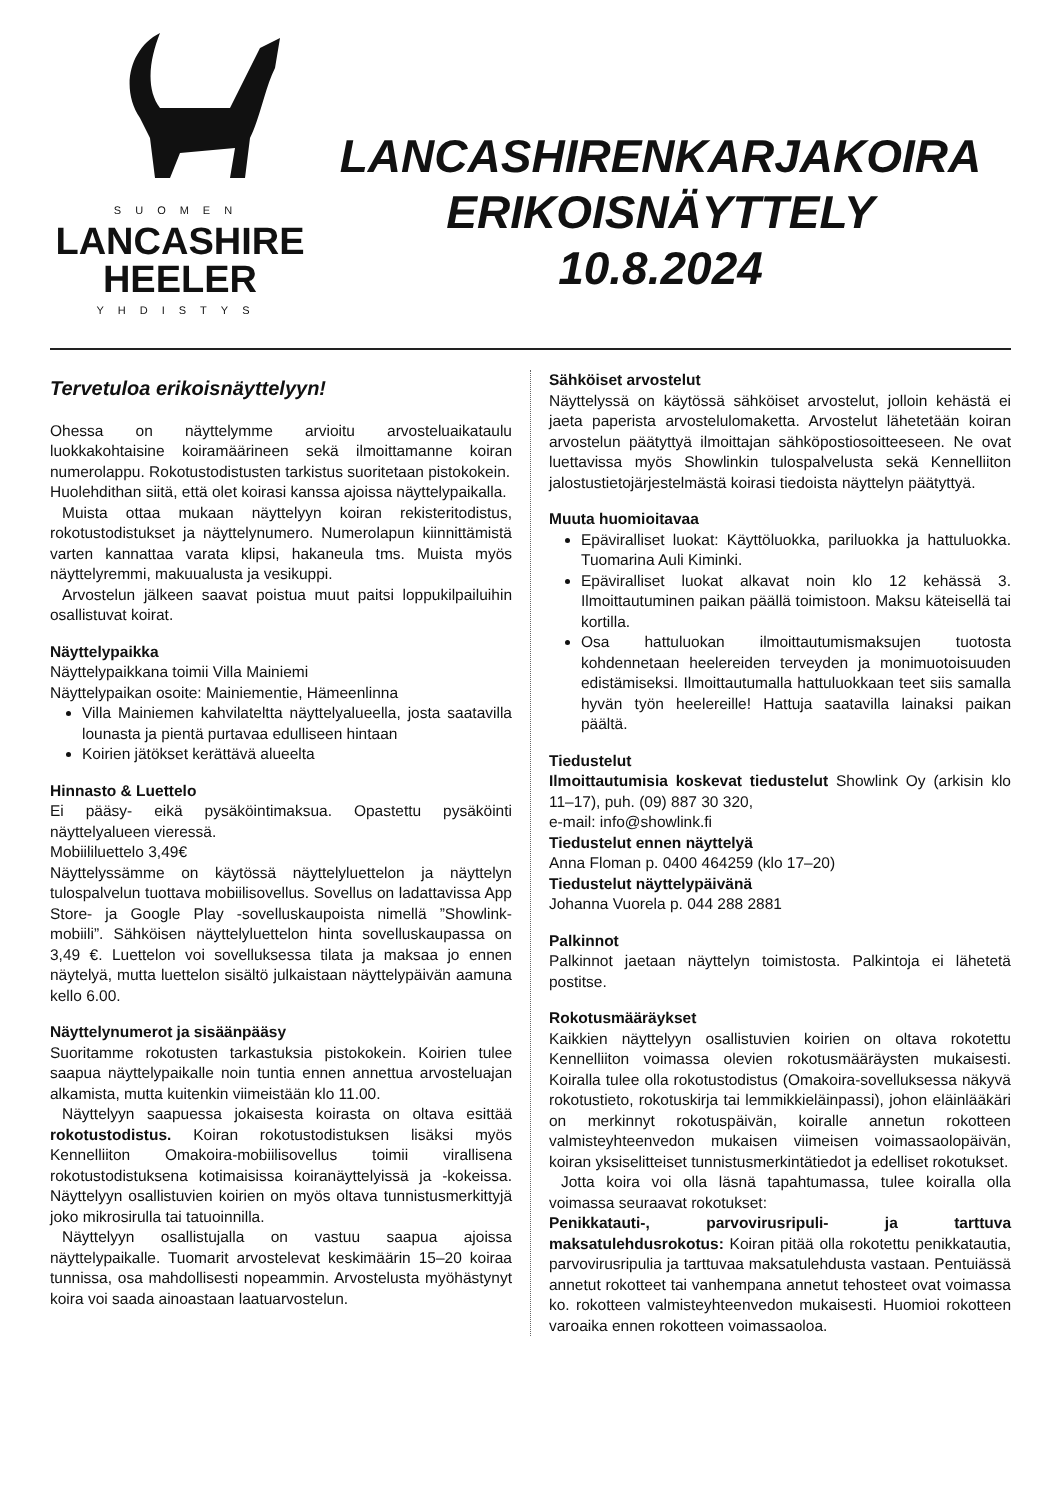SUOMEN
LANCASHIRE
HEELER
YHDISTYS
LANCASHIRENKARJAKOIRA
ERIKOISNÄYTTELY
10.8.2024
Tervetuloa erikoisnäyttelyyn!
Ohessa on näyttelymme arvioitu arvosteluaikataulu luokkakohtaisine koiramäärineen sekä ilmoittamanne koiran numerolappu. Rokotustodistusten tarkistus suoritetaan pistokokein.
Huolehdithan siitä, että olet koirasi kanssa ajoissa näyttelypaikalla.
Muista ottaa mukaan näyttelyyn koiran rekisteritodistus, rokotustodistukset ja näyttelynumero. Numerolapun kiinnittämistä varten kannattaa varata klipsi, hakaneula tms. Muista myös näyttelyremmi, makuualusta ja vesikuppi.
Arvostelun jälkeen saavat poistua muut paitsi loppukilpailuihin osallistuvat koirat.
Näyttelypaikka
Näyttelypaikkana toimii Villa Mainiemi
Näyttelypaikan osoite: Mainiementie, Hämeenlinna
Villa Mainiemen kahvilateltta näyttelyalueella, josta saatavilla lounasta ja pientä purtavaa edulliseen hintaan
Koirien jätökset kerättävä alueelta
Hinnasto & Luettelo
Ei pääsy- eikä pysäköintimaksua. Opastettu pysäköinti näyttelyalueen vieressä.
Mobiililuettelo 3,49€
Näyttelyssämme on käytössä näyttelyluettelon ja näyttelyn tulospalvelun tuottava mobiilisovellus. Sovellus on ladattavissa App Store- ja Google Play -sovelluskaupoista nimellä ”Showlink-mobiili”. Sähköisen näyttelyluettelon hinta sovelluskaupassa on 3,49 €. Luettelon voi sovelluksessa tilata ja maksaa jo ennen näytelyä, mutta luettelon sisältö julkaistaan näyttelypäivän aamuna kello 6.00.
Näyttelynumerot ja sisäänpääsy
Suoritamme rokotusten tarkastuksia pistokokein. Koirien tulee saapua näyttelypaikalle noin tuntia ennen annettua arvosteluajan alkamista, mutta kuitenkin viimeistään klo 11.00.
Näyttelyyn saapuessa jokaisesta koirasta on oltava esittää rokotustodistus. Koiran rokotustodistuksen lisäksi myös Kennelliiton Omakoira-mobiilisovellus toimii virallisena rokotustodistuksena kotimaisissa koiranäyttelyissä ja -kokeissa. Näyttelyyn osallistuvien koirien on myös oltava tunnistusmerkittyjä joko mikrosirulla tai tatuoinnilla.
Näyttelyyn osallistujalla on vastuu saapua ajoissa näyttelypaikalle. Tuomarit arvostelevat keskimäärin 15–20 koiraa tunnissa, osa mahdollisesti nopeammin. Arvostelusta myöhästynyt koira voi saada ainoastaan laatuarvostelun.
Sähköiset arvostelut
Näyttelyssä on käytössä sähköiset arvostelut, jolloin kehästä ei jaeta paperista arvostelulomaketta. Arvostelut lähetetään koiran arvostelun päätyttyä ilmoittajan sähköpostiosoitteeseen. Ne ovat luettavissa myös Showlinkin tulospalvelusta sekä Kennelliiton jalostustietojärjestelmästä koirasi tiedoista näyttelyn päätyttyä.
Muuta huomioitavaa
Epäviralliset luokat: Käyttöluokka, pariluokka ja hattuluokka. Tuomarina Auli Kiminki.
Epäviralliset luokat alkavat noin klo 12 kehässä 3. Ilmoittautuminen paikan päällä toimistoon. Maksu käteisellä tai kortilla.
Osa hattuluokan ilmoittautumismaksujen tuotosta kohdennetaan heelereiden terveyden ja monimuotoisuuden edistämiseksi. Ilmoittautumalla hattuluokkaan teet siis samalla hyvän työn heelereille! Hattuja saatavilla lainaksi paikan päältä.
Tiedustelut
Ilmoittautumisia koskevat tiedustelut Showlink Oy (arkisin klo 11–17), puh. (09) 887 30 320,
e-mail: info@showlink.fi
Tiedustelut ennen näyttelyä
Anna Floman p. 0400 464259 (klo 17–20)
Tiedustelut näyttelypäivänä
Johanna Vuorela p. 044 288 2881
Palkinnot
Palkinnot jaetaan näyttelyn toimistosta. Palkintoja ei lähetetä postitse.
Rokotusmääräykset
Kaikkien näyttelyyn osallistuvien koirien on oltava rokotettu Kennelliiton voimassa olevien rokotusmääräysten mukaisesti. Koiralla tulee olla rokotustodistus (Omakoira-sovelluksessa näkyvä rokotustieto, rokotuskirja tai lemmikkieläinpassi), johon eläinlääkäri on merkinnyt rokotuspäivän, koiralle annetun rokotteen valmisteyhteenvedon mukaisen viimeisen voimassaolopäivän, koiran yksiselitteiset tunnistusmerkintätiedot ja edelliset rokotukset.
Jotta koira voi olla läsnä tapahtumassa, tulee koiralla olla voimassa seuraavat rokotukset:
Penikkatauti-, parvovirusripuli- ja tarttuva maksatulehdusrokotus: Koiran pitää olla rokotettu penikkatautia, parvovirusripulia ja tarttuvaa maksatulehdusta vastaan. Pentuiässä annetut rokotteet tai vanhempana annetut tehosteet ovat voimassa ko. rokotteen valmisteyhteenvedon mukaisesti. Huomioi rokotteen varoaika ennen rokotteen voimassaoloa.